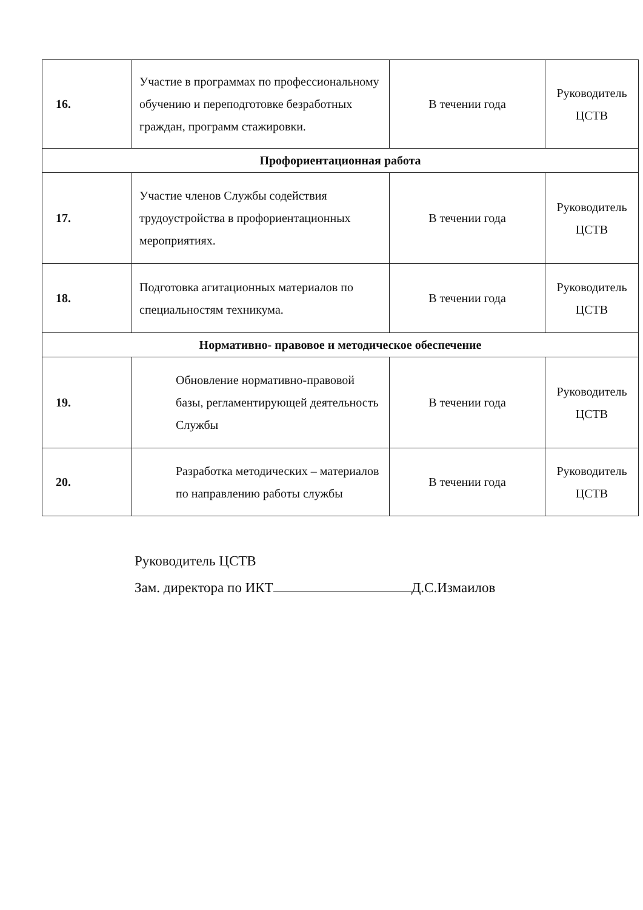| 16. | Участие в программах по профессиональному обучению и переподготовке безработных граждан, программ стажировки. | В течении года | Руководитель ЦСТВ |
| Профориентационная работа | | | |
| 17. | Участие членов Службы содействия трудоустройства в профориентационных мероприятиях. | В течении года | Руководитель ЦСТВ |
| 18. | Подготовка агитационных материалов по специальностям техникума. | В течении года | Руководитель ЦСТВ |
| Нормативно- правовое и методическое обеспечение | | | |
| 19. | Обновление нормативно-правовой базы, регламентирующей деятельность Службы | В течении года | Руководитель ЦСТВ |
| 20. | Разработка методических – материалов по направлению работы службы | В течении года | Руководитель ЦСТВ |
Руководитель ЦСТВ
Зам. директора по ИКТ Д.С.Измаилов